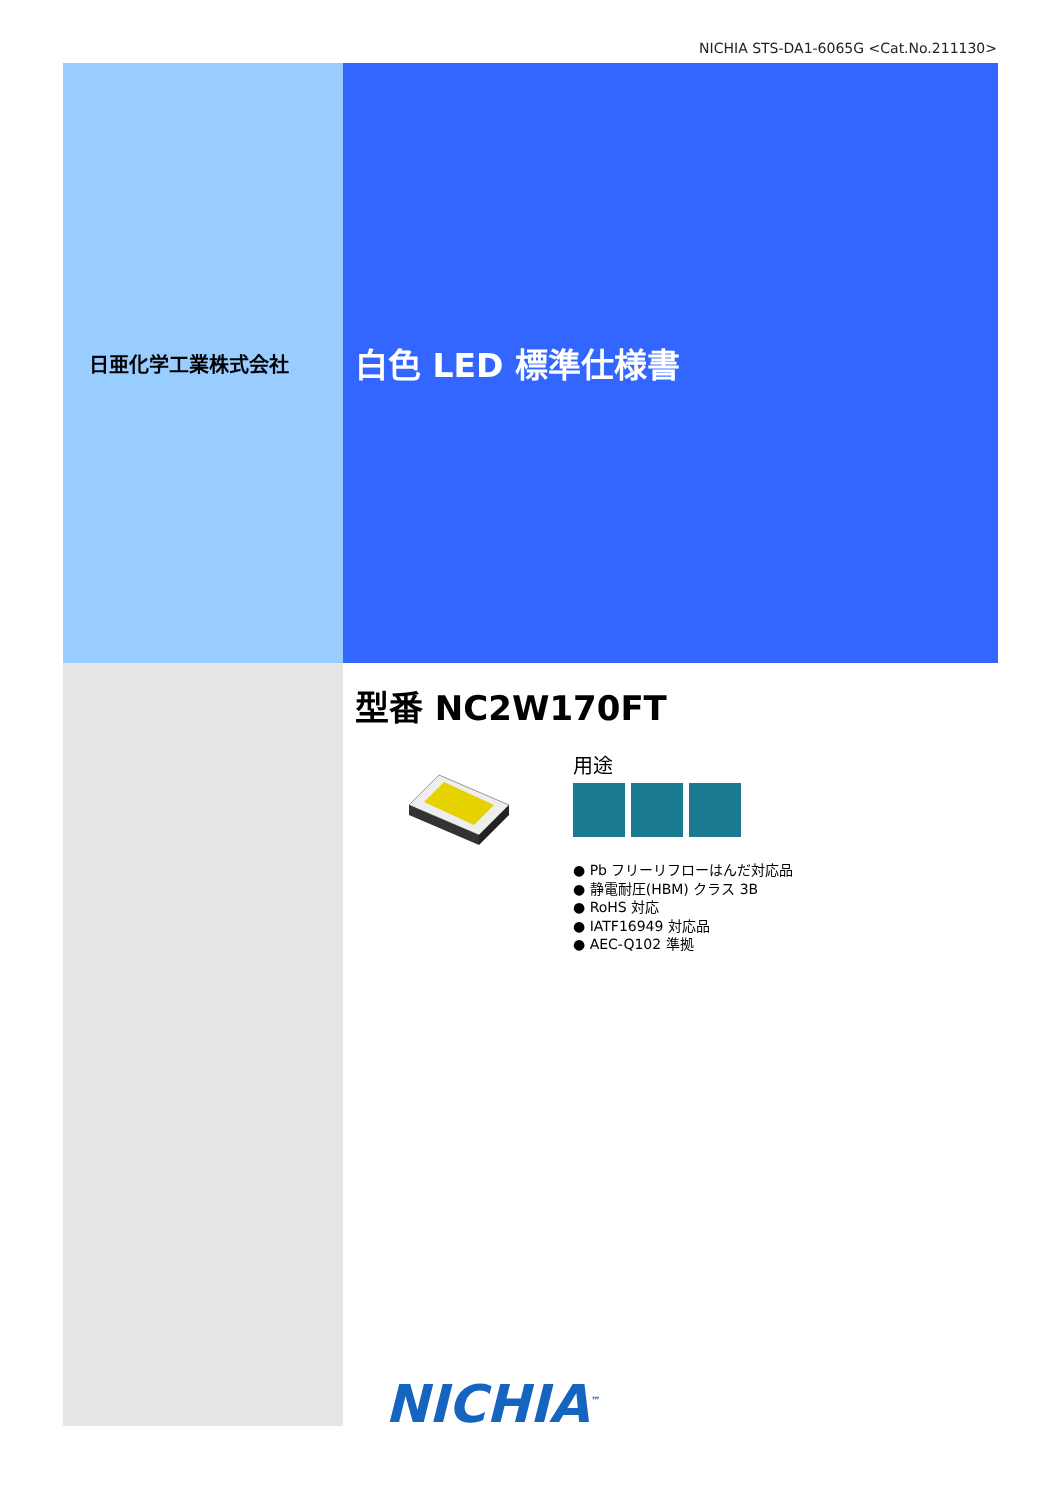NICHIA STS-DA1-6065G <Cat.No.211130>
日亜化学工業株式会社
白色 LED 標準仕様書
型番 NC2W170FT
用途
● Pb フリーリフローはんだ対応品
● 静電耐圧(HBM) クラス 3B
● RoHS 対応
● IATF16949 対応品
● AEC-Q102 準拠
NICHIA<sup>™</sup>